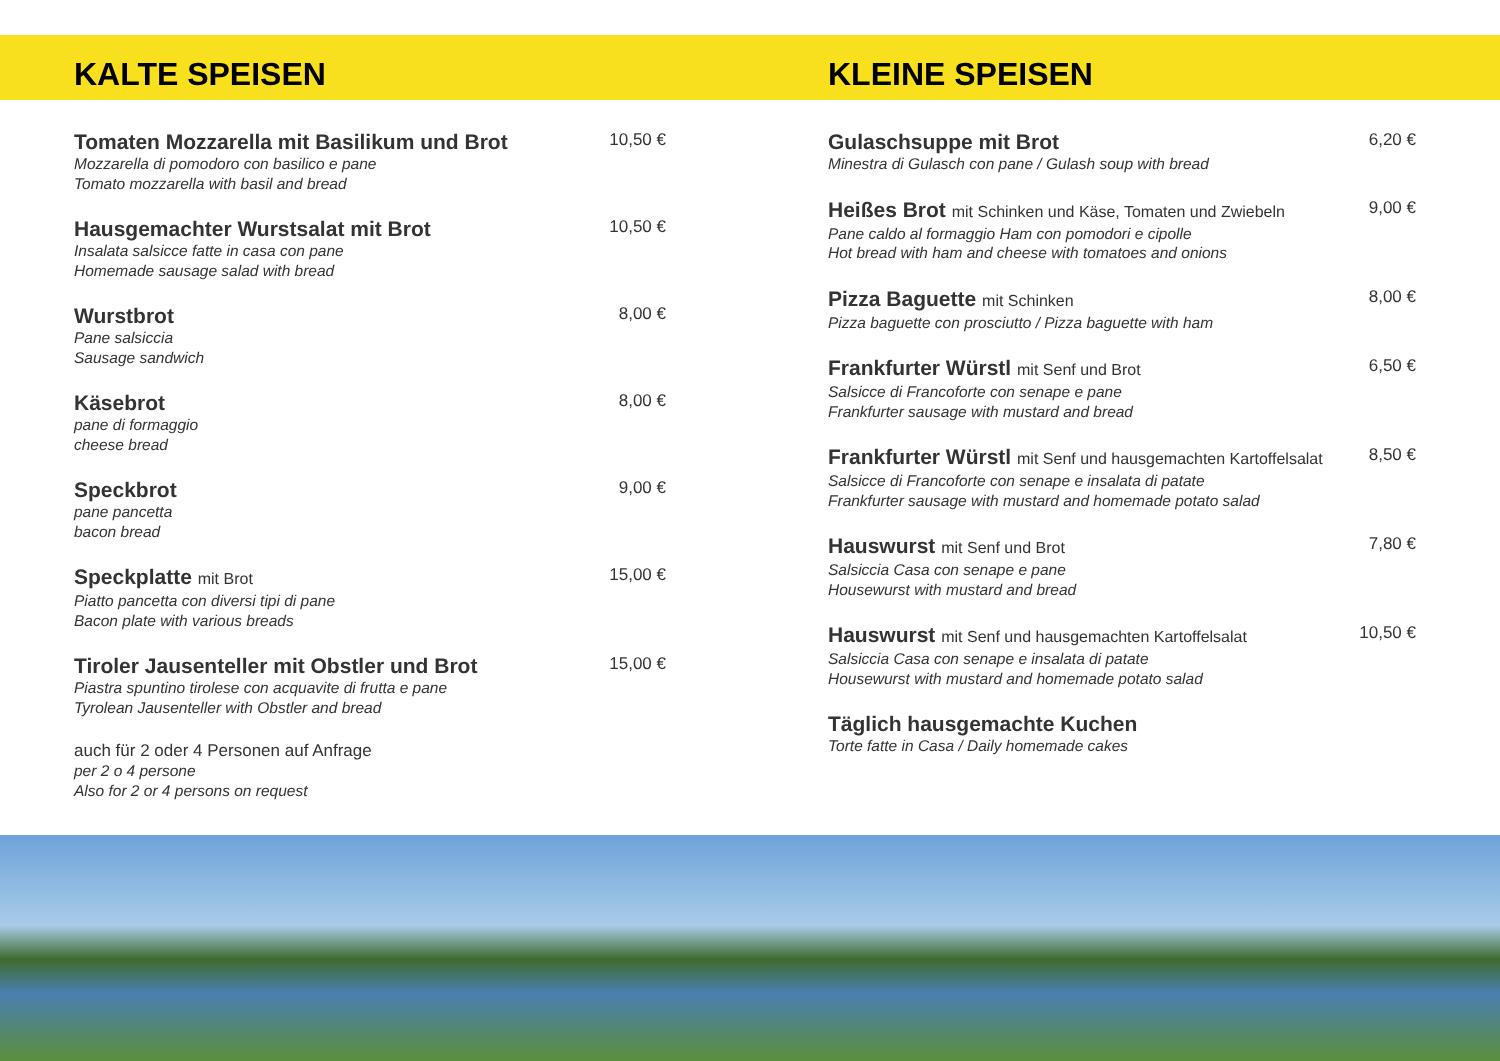KALTE SPEISEN
Tomaten Mozzarella mit Basilikum und Brot
Mozzarella di pomodoro con basilico e pane
Tomato mozzarella with basil and bread
10,50 €
Hausgemachter Wurstsalat mit Brot
Insalata salsicce fatte in casa con pane
Homemade sausage salad with bread
10,50 €
Wurstbrot
Pane salsiccia
Sausage sandwich
8,00 €
Käsebrot
pane di formaggio
cheese bread
8,00 €
Speckbrot
pane pancetta
bacon bread
9,00 €
Speckplatte mit Brot
Piatto pancetta con diversi tipi di pane
Bacon plate with various breads
15,00 €
Tiroler Jausenteller mit Obstler und Brot
Piastra spuntino tirolese con acquavite di frutta e pane
Tyrolean Jausenteller with Obstler and bread
15,00 €
auch für 2 oder 4 Personen auf Anfrage
per 2 o 4 persone
Also for 2 or 4 persons on request
KLEINE SPEISEN
Gulaschsuppe mit Brot
Minestra di Gulasch con pane / Gulash soup with bread
6,20 €
Heißes Brot mit Schinken und Käse, Tomaten und Zwiebeln
Pane caldo al formaggio Ham con pomodori e cipolle
Hot bread with ham and cheese with tomatoes and onions
9,00 €
Pizza Baguette mit Schinken
Pizza baguette con prosciutto / Pizza baguette with ham
8,00 €
Frankfurter Würstl mit Senf und Brot
Salsicce di Francoforte con senape e pane
Frankfurter sausage with mustard and bread
6,50 €
Frankfurter Würstl mit Senf und hausgemachten Kartoffelsalat
Salsicce di Francoforte con senape e insalata di patate
Frankfurter sausage with mustard and homemade potato salad
8,50 €
Hauswurst mit Senf und Brot
Salsiccia Casa con senape e pane
Housewurst with mustard and bread
7,80 €
Hauswurst mit Senf und hausgemachten Kartoffelsalat
Salsiccia Casa con senape e insalata di patate
Housewurst with mustard and homemade potato salad
10,50 €
Täglich hausgemachte Kuchen
Torte fatte in Casa / Daily homemade cakes